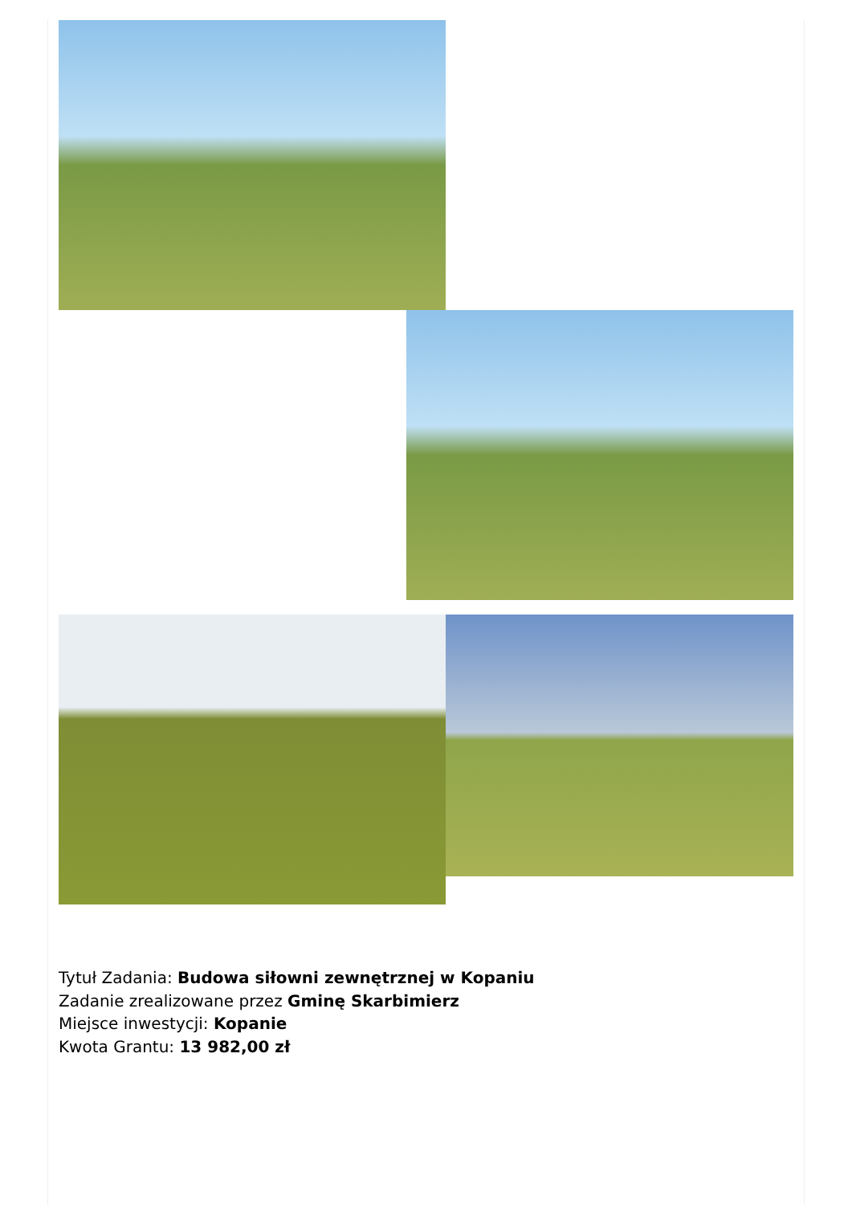Tytuł Zadania: Budowa siłowni zewnętrznej w Kopaniu
Zadanie zrealizowane przez Gminę Skarbimierz
Miejsce inwestycji: Kopanie
Kwota Grantu: 13 982,00 zł